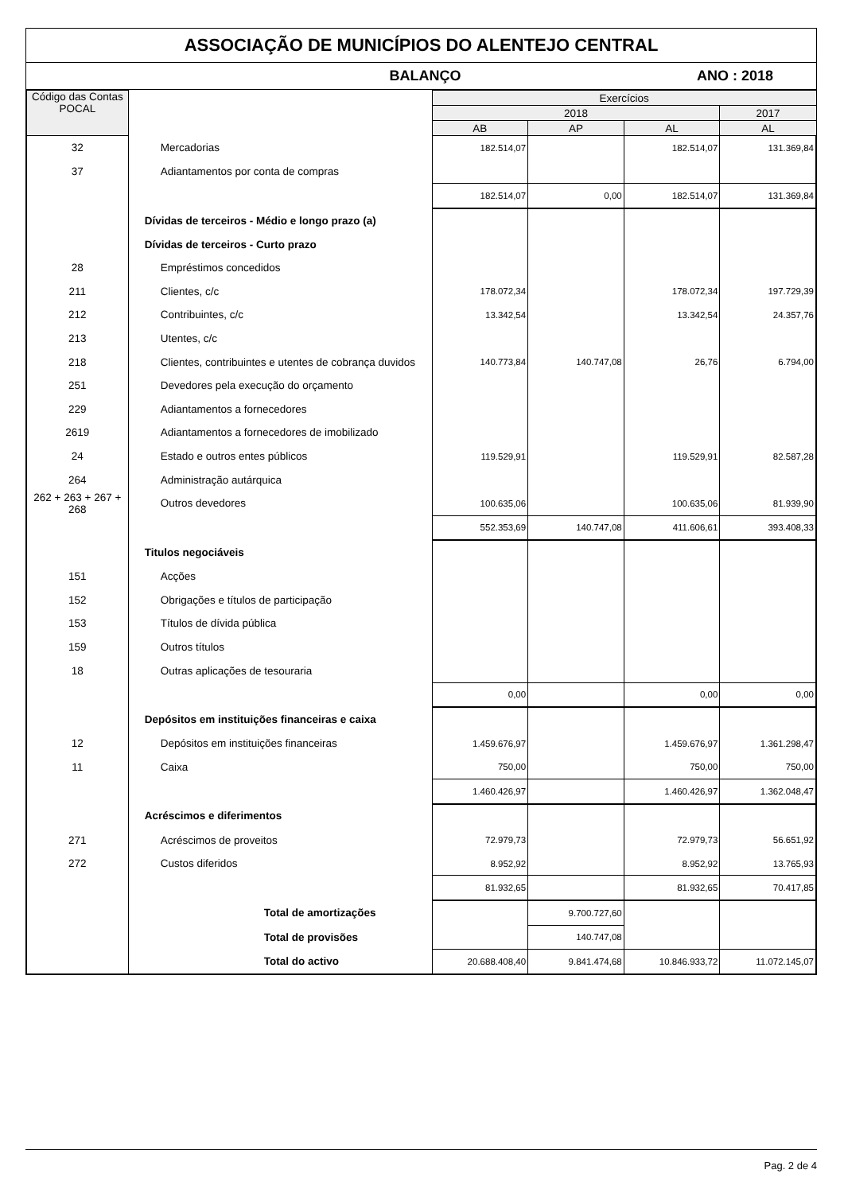ASSOCIAÇÃO DE MUNICÍPIOS DO ALENTEJO CENTRAL
BALANÇO ANO : 2018
| Código das Contas POCAL | | Exercícios | | | |
| | | 2018 | | | 2017 |
| | | AB | AP | AL | AL |
| 32 | Mercadorias | 182.514,07 | | 182.514,07 | 131.369,84 |
| 37 | Adiantamentos por conta de compras | | | | |
| | | 182.514,07 | 0,00 | 182.514,07 | 131.369,84 |
| | Dívidas de terceiros - Médio e longo prazo (a) | | | | |
| | Dívidas de terceiros - Curto prazo | | | | |
| 28 | Empréstimos concedidos | | | | |
| 211 | Clientes, c/c | 178.072,34 | | 178.072,34 | 197.729,39 |
| 212 | Contribuintes, c/c | 13.342,54 | | 13.342,54 | 24.357,76 |
| 213 | Utentes, c/c | | | | |
| 218 | Clientes, contribuintes e utentes de cobrança duvidos | 140.773,84 | 140.747,08 | 26,76 | 6.794,00 |
| 251 | Devedores pela execução do orçamento | | | | |
| 229 | Adiantamentos a fornecedores | | | | |
| 2619 | Adiantamentos a fornecedores de imobilizado | | | | |
| 24 | Estado e outros entes públicos | 119.529,91 | | 119.529,91 | 82.587,28 |
| 264 | Administração autárquica | | | | |
| 262 + 263 + 267 + 268 | Outros devedores | 100.635,06 | | 100.635,06 | 81.939,90 |
| | | 552.353,69 | 140.747,08 | 411.606,61 | 393.408,33 |
| | Titulos negociáveis | | | | |
| 151 | Acções | | | | |
| 152 | Obrigações e títulos de participação | | | | |
| 153 | Títulos de dívida pública | | | | |
| 159 | Outros títulos | | | | |
| 18 | Outras aplicações de tesouraria | | | | |
| | | 0,00 | | 0,00 | 0,00 |
| | Depósitos em instituições financeiras e caixa | | | | |
| 12 | Depósitos em instituições financeiras | 1.459.676,97 | | 1.459.676,97 | 1.361.298,47 |
| 11 | Caixa | 750,00 | | 750,00 | 750,00 |
| | | 1.460.426,97 | | 1.460.426,97 | 1.362.048,47 |
| | Acréscimos e diferimentos | | | | |
| 271 | Acréscimos de proveitos | 72.979,73 | | 72.979,73 | 56.651,92 |
| 272 | Custos diferidos | 8.952,92 | | 8.952,92 | 13.765,93 |
| | | 81.932,65 | | 81.932,65 | 70.417,85 |
| | Total de amortizações | | 9.700.727,60 | | |
| | Total de provisões | | 140.747,08 | | |
| | Total do activo | 20.688.408,40 | 9.841.474,68 | 10.846.933,72 | 11.072.145,07 |
Pag. 2 de 4